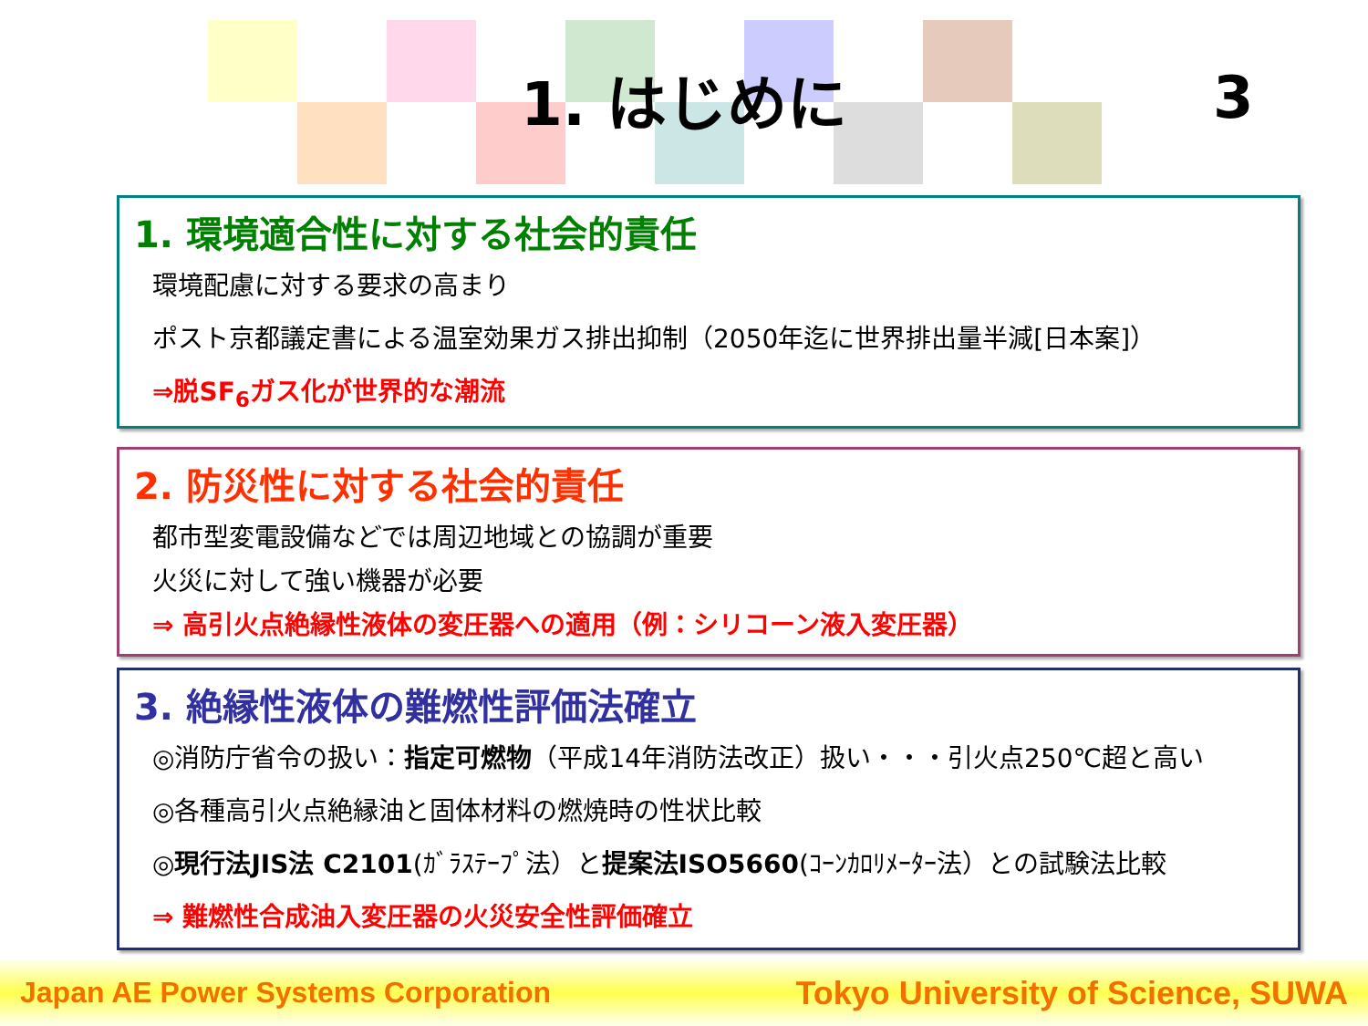1. はじめに 3
1. 環境適合性に対する社会的責任
環境配慮に対する要求の高まり
ポスト京都議定書による温室効果ガス排出抑制（2050年迄に世界排出量半減[日本案]）
⇒脱SF<sub>6</sub>ガス化が世界的な潮流
2. 防災性に対する社会的責任
都市型変電設備などでは周辺地域との協調が重要
火災に対して強い機器が必要
⇒ 高引火点絶縁性液体の変圧器への適用（例：シリコーン液入変圧器）
3. 絶縁性液体の難燃性評価法確立
◎消防庁省令の扱い：指定可燃物（平成14年消防法改正）扱い・・・引火点250℃超と高い
◎各種高引火点絶縁油と固体材料の燃焼時の性状比較
◎現行法JIS法 C2101(ｶﾞﾗｽﾃｰﾌﾟ法）と提案法ISO5660(ｺｰﾝｶﾛﾘﾒｰﾀｰ法）との試験法比較
⇒ 難燃性合成油入変圧器の火災安全性評価確立
Japan AE Power Systems Corporation Tokyo University of Science, SUWA